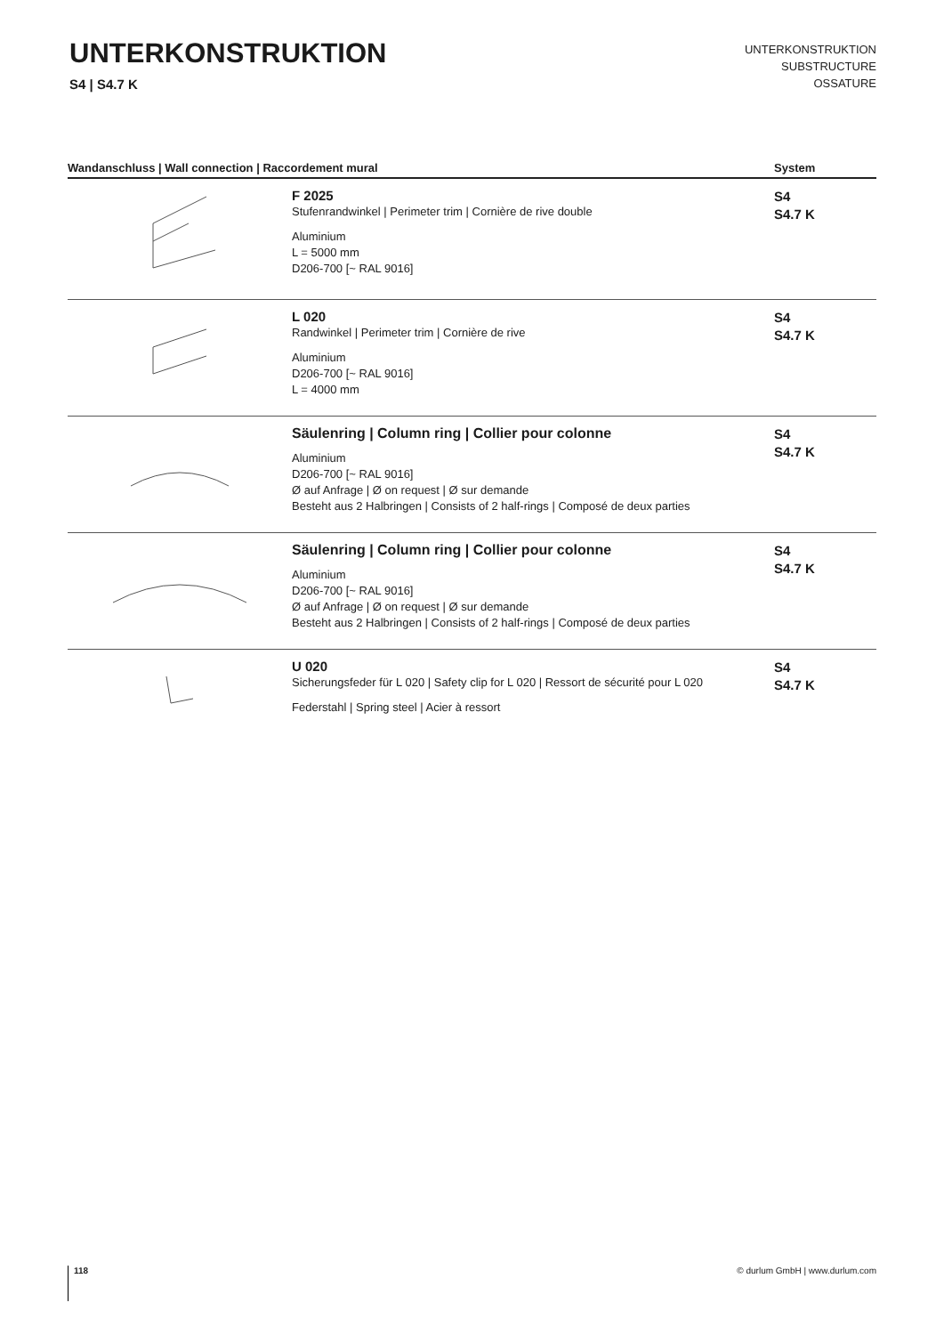UNTERKONSTRUKTION
S4 | S4.7 K
UNTERKONSTRUKTION
SUBSTRUCTURE
OSSATURE
| Wandanschluss / Wall connection / Raccordement mural | | System |
| --- | --- | --- |
| | F 2025 Stufenrandwinkel / Perimeter trim / Cornière de rive double Aluminium L = 5000 mm D206-700 [~ RAL 9016] | S4 S4.7 K |
| | L 020 Randwinkel / Perimeter trim / Cornière de rive Aluminium D206-700 [~ RAL 9016] L = 4000 mm | S4 S4.7 K |
| | Säulenring / Column ring / Collier pour colonne Aluminium D206-700 [~ RAL 9016] Ø auf Anfrage / Ø on request / Ø sur demande Besteht aus 2 Halbringen / Consists of 2 half-rings / Composé de deux parties | S4 S4.7 K |
| | Säulenring / Column ring / Collier pour colonne Aluminium D206-700 [~ RAL 9016] Ø auf Anfrage / Ø on request / Ø sur demande Besteht aus 2 Halbringen / Consists of 2 half-rings / Composé de deux parties | S4 S4.7 K |
| | U 020 Sicherungsfeder für L 020 / Safety clip for L 020 / Ressort de sécurité pour L 020 Federstahl / Spring steel / Acier à ressort | S4 S4.7 K |
118 © durlum GmbH | www.durlum.com